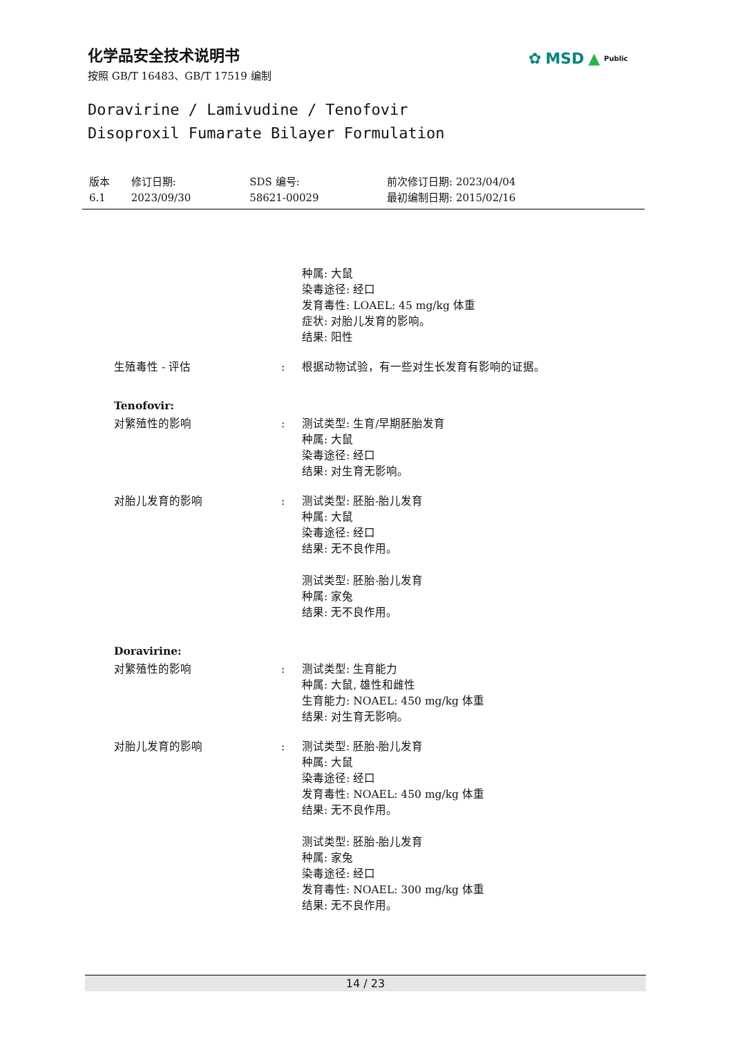化学品安全技术说明书
按照 GB/T 16483、GB/T 17519 编制
✿ MSD ▲ Public
Doravirine / Lamivudine / Tenofovir
Disoproxil Fumarate Bilayer Formulation
| 版本 6.1 | 修订日期: 2023/09/30 | SDS 编号: 58621-00029 | 前次修订日期: 2023/04/04 最初编制日期: 2015/02/16 |
| | | 种属: 大鼠 染毒途径: 经口 发育毒性: LOAEL: 45 mg/kg 体重 症状: 对胎儿发育的影响。 结果: 阳性 |
| 生殖毒性 - 评估 | : | 根据动物试验，有一些对生长发育有影响的证据。 |
| Tenofovir: | | |
| 对繁殖性的影响 | : | 测试类型: 生育/早期胚胎发育 种属: 大鼠 染毒途径: 经口 结果: 对生育无影响。 |
| 对胎儿发育的影响 | : | 测试类型: 胚胎-胎儿发育 种属: 大鼠 染毒途径: 经口 结果: 无不良作用。 测试类型: 胚胎-胎儿发育 种属: 家兔 结果: 无不良作用。 |
| Doravirine: | | |
| 对繁殖性的影响 | : | 测试类型: 生育能力 种属: 大鼠, 雄性和雌性 生育能力: NOAEL: 450 mg/kg 体重 结果: 对生育无影响。 |
| 对胎儿发育的影响 | : | 测试类型: 胚胎-胎儿发育 种属: 大鼠 染毒途径: 经口 发育毒性: NOAEL: 450 mg/kg 体重 结果: 无不良作用。 测试类型: 胚胎-胎儿发育 种属: 家兔 染毒途径: 经口 发育毒性: NOAEL: 300 mg/kg 体重 结果: 无不良作用。 |
14 / 23